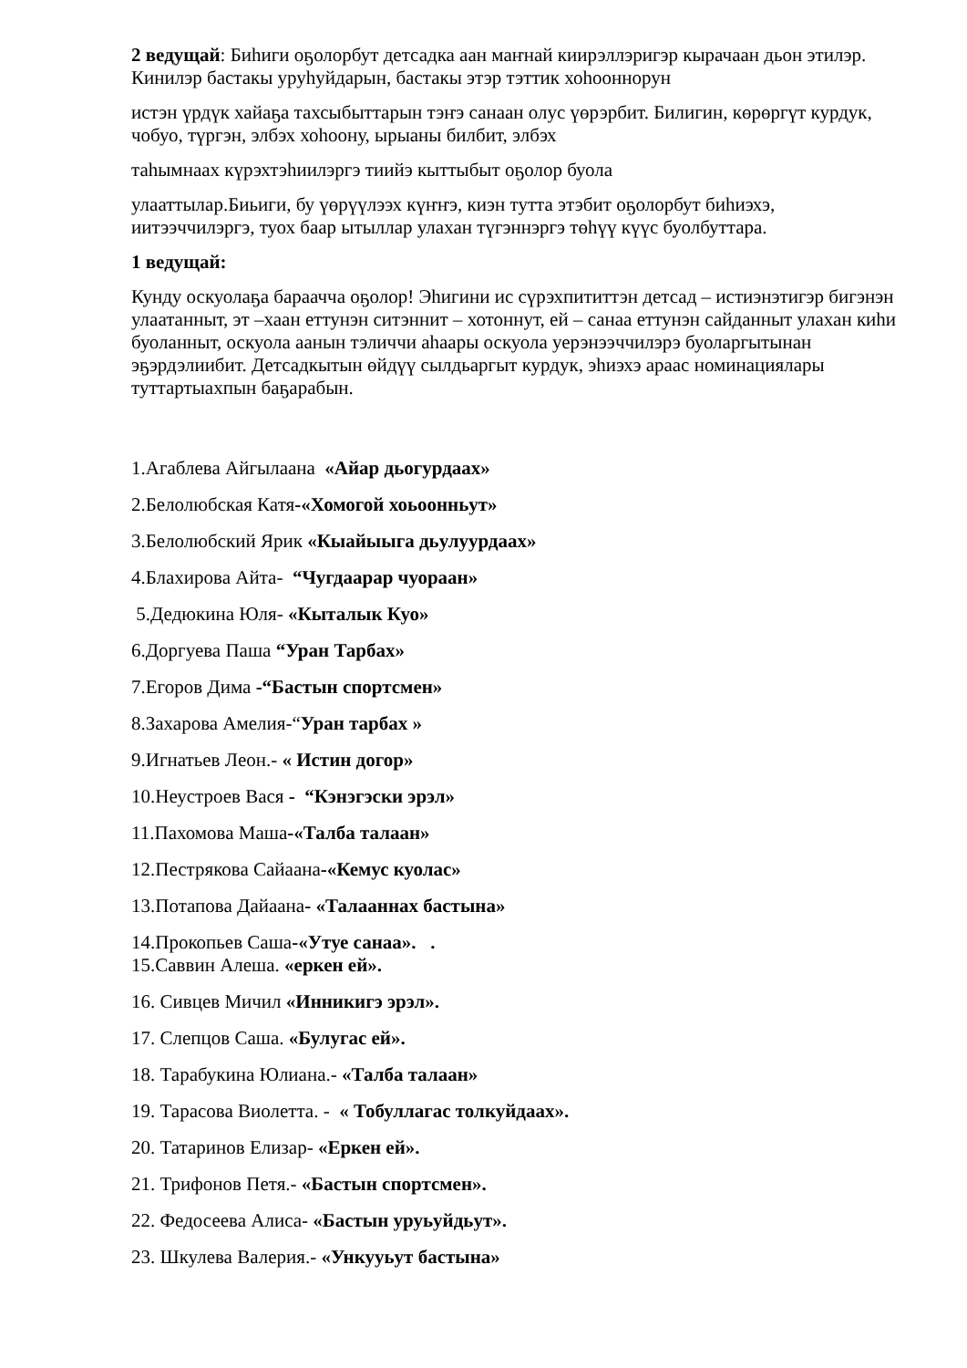2 ведущай: Биһиги оҕолорбут детсадка аан маҥнай киирэллэригэр кырачаан дьон этилэр. Кинилэр бастакы уруһуйдарын, бастакы этэр тэттик хоһооннорун
истэн үрдүк хайаҕа тахсыбыттарын тэҥэ санаан олус үөрэрбит. Билигин, көрөргүт курдук, чобуо, түргэн, элбэх хоһоону, ырыаны билбит, элбэх
таһымнаах күрэхтэһиилэргэ тиийэ кыттыбыт оҕолор буола
улааттылар.Биьиги, бу үөрүүлээх күҥҥэ, киэн тутта этэбит оҕолорбут биһиэхэ, иитээччилэргэ, туох баар ытыллар улахан түгэннэргэ төһүү күүс буолбуттара.
1 ведущай:
Кунду оскуолаҕа бараачча оҕолор! Эһигини ис сүрэхпититтэн детсад – истиэнэтигэр бигэнэн улаатанныт, эт –хаан еттунэн ситэннит – хотоннут, ей – санаа еттунэн сайданныт улахан киһи буоланныт, оскуола аанын тэличчи аһаары оскуола уерэнээччилэрэ буоларгытынан эҕэрдэлиибит. Детсадкытын өйдүү сылдьаргыт курдук, эһиэхэ араас номинациялары туттартыахпын баҕарабын.
1.Агаблева Айгылаана «Айар дьогурдаах»
2.Белолюбская Катя-«Хомогой хоьоонньут»
3.Белолюбский Ярик «Кыайыыга дьулуурдаах»
4.Блахирова Айта- “Чугдаарар чуораан»
5.Дедюкина Юля- «Кыталык Куо»
6.Доргуева Паша “Уран Тарбах»
7.Егоров Дима -“Бастын спортсмен»
8.Захарова Амелия-“Уран тарбах »
9.Игнатьев Леон.- « Истин догор»
10.Неустроев Вася - “Кэнэгэски эрэл»
11.Пахомова Маша-«Талба талаан»
12.Пестрякова Сайаана-«Кемус куолас»
13.Потапова Дайаана- «Талааннах бастына»
14.Прокопьев Саша-«Утуе санаа». .
15.Саввин Алеша. «еркен ей».
16. Сивцев Мичил «Инникигэ эрэл».
17. Слепцов Саша. «Булугас ей».
18. Тарабукина Юлиана.- «Талба талаан»
19. Тарасова Виолетта. - « Тобуллагас толкуйдаах».
20. Татаринов Елизар- «Еркен ей».
21. Трифонов Петя.- «Бастын спортсмен».
22. Федосеева Алиса- «Бастын уруьуйдьут».
23. Шкулева Валерия.- «Ункууьут бастына»